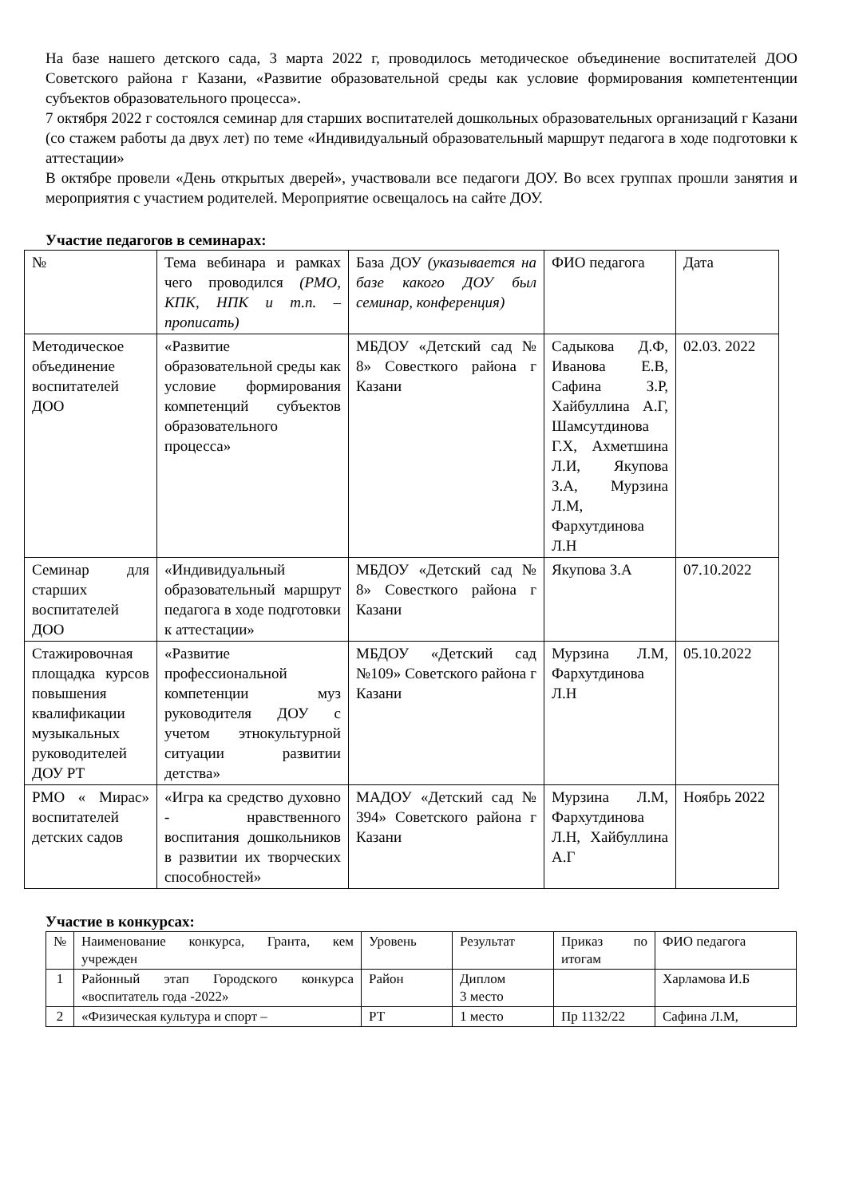На базе нашего детского сада, 3 марта 2022 г, проводилось методическое объединение воспитателей ДОО Советского района г Казани, «Развитие образовательной среды как условие формирования компетентенции субъектов образовательного процесса».
7 октября 2022 г состоялся семинар для старших воспитателей дошкольных образовательных организаций г Казани (со стажем работы да двух лет) по теме «Индивидуальный образовательный маршрут педагога в ходе подготовки к аттестации»
В октябре провели «День открытых дверей», участвовали все педагоги ДОУ. Во всех группах прошли занятия и мероприятия с участием родителей. Мероприятие освещалось на сайте ДОУ.
Участие педагогов в семинарах:
| № | Тема вебинара и рамках чего проводился (РМО, КПК, НПК и т.п. – прописать) | База ДОУ (указывается на базе какого ДОУ был семинар, конференция) | ФИО педагога | Дата |
| Методическое объединение воспитателей ДОО | «Развитие образовательной среды как условие формирования компетенций субъектов образовательного процесса» | МБДОУ «Детский сад № 8» Совесткого района г Казани | Садыкова Д.Ф, Иванова Е.В, Сафина З.Р, Хайбуллина А.Г, Шамсутдинова Г.Х, Ахметшина Л.И, Якупова З.А, Мурзина Л.М, Фархутдинова Л.Н | 02.03. 2022 |
| Семинар для старших воспитателей ДОО | «Индивидуальный образовательный маршрут педагога в ходе подготовки к аттестации» | МБДОУ «Детский сад № 8» Совесткого района г Казани | Якупова З.А | 07.10.2022 |
| Стажировочная площадка курсов повышения квалификации музыкальных руководителей ДОУ РТ | «Развитие профессиональной компетенции муз руководителя ДОУ с учетом этнокультурной ситуации развитии детства» | МБДОУ «Детский сад №109» Советского района г Казани | Мурзина Л.М, Фархутдинова Л.Н | 05.10.2022 |
| РМО « Мирас» воспитателей детских садов | «Игра ка средство духовно - нравственного воспитания дошкольников в развитии их творческих способностей» | МАДОУ «Детский сад № 394» Советского района г Казани | Мурзина Л.М, Фархутдинова Л.Н, Хайбуллина А.Г | Ноябрь 2022 |
Участие в конкурсах:
| № | Наименование конкурса, Гранта, кем учрежден | Уровень | Результат | Приказ по итогам | ФИО педагога |
| 1 | Районный этап Городского конкурса «воспитатель года -2022» | Район | Диплом 3 место | | Харламова И.Б |
| 2 | «Физическая культура и спорт – | РТ | 1 место | Пр 1132/22 | Сафина Л.М, |